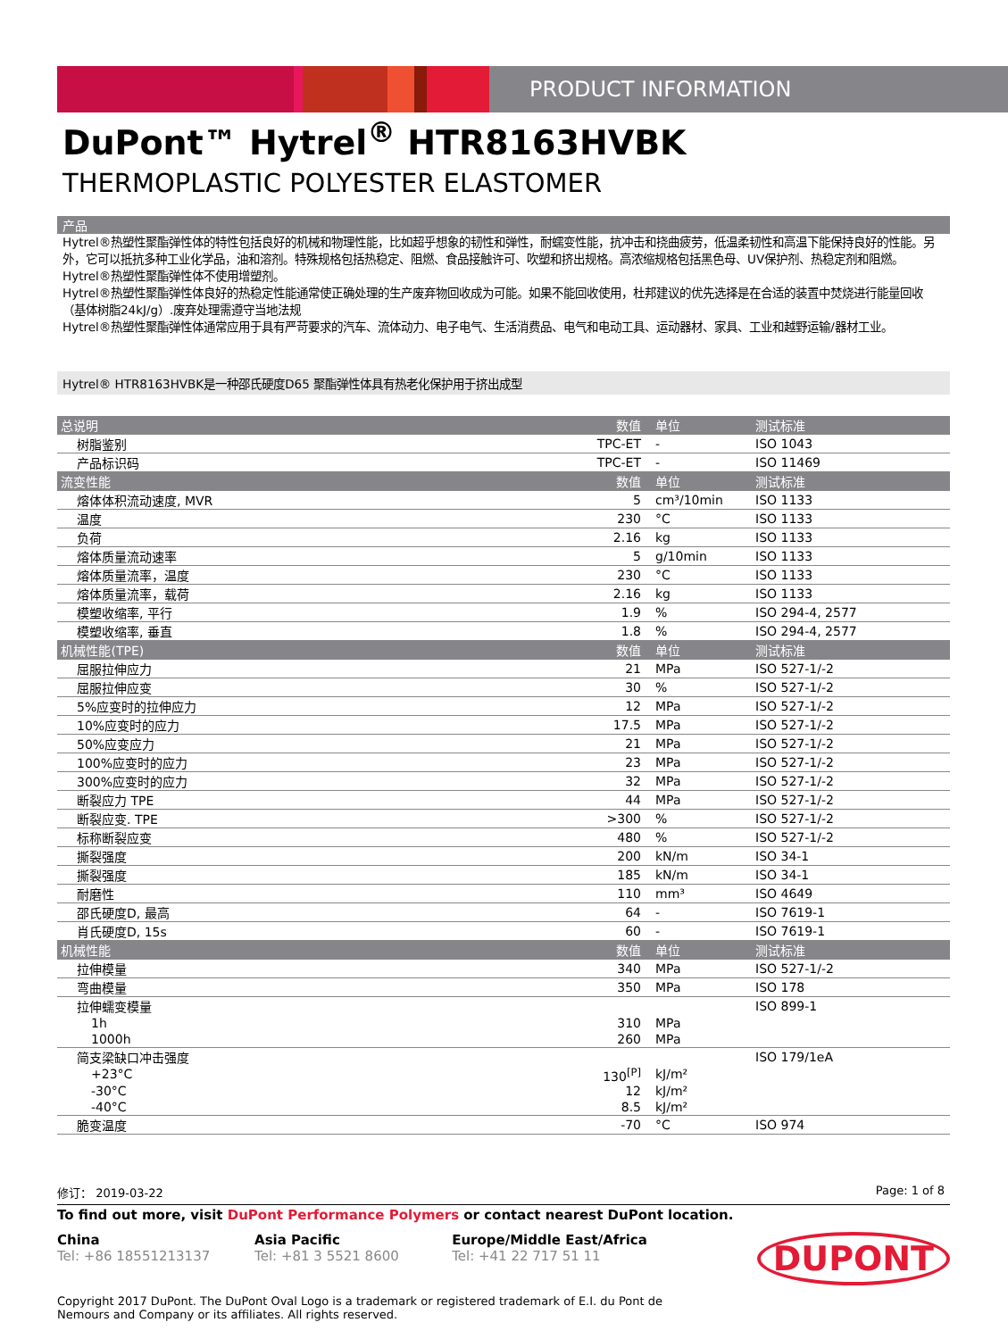PRODUCT INFORMATION
DuPont™ Hytrel<sup>®</sup> HTR8163HVBK
THERMOPLASTIC POLYESTER ELASTOMER
产品
Hytrel®热塑性聚酯弹性体的特性包括良好的机械和物理性能，比如超乎想象的韧性和弹性，耐蠕变性能，抗冲击和挠曲疲劳，低温柔韧性和高温下能保持良好的性能。另外，它可以抵抗多种工业化学品，油和溶剂。特殊规格包括热稳定、阻燃、食品接触许可、吹塑和挤出规格。高浓缩规格包括黑色母、UV保护剂、热稳定剂和阻燃。
Hytrel®热塑性聚酯弹性体不使用增塑剂。
Hytrel®热塑性聚酯弹性体良好的热稳定性能通常使正确处理的生产废弃物回收成为可能。如果不能回收使用，杜邦建议的优先选择是在合适的装置中焚烧进行能量回收（基体树脂24kJ/g）.废弃处理需遵守当地法规
Hytrel®热塑性聚酯弹性体通常应用于具有严苛要求的汽车、流体动力、电子电气、生活消费品、电气和电动工具、运动器材、家具、工业和越野运输/器材工业。
Hytrel® HTR8163HVBK是一种邵氏硬度D65 聚酯弹性体具有热老化保护用于挤出成型
| 总说明 | 数值 | 单位 | 测试标准 |
| --- | --- | --- | --- |
| 树脂鉴别 | TPC-ET | - | ISO 1043 |
| 产品标识码 | TPC-ET | - | ISO 11469 |
| 流变性能 | 数值 | 单位 | 测试标准 |
| 熔体体积流动速度, MVR | 5 | cm³/10min | ISO 1133 |
| 温度 | 230 | °C | ISO 1133 |
| 负荷 | 2.16 | kg | ISO 1133 |
| 熔体质量流动速率 | 5 | g/10min | ISO 1133 |
| 熔体质量流率，温度 | 230 | °C | ISO 1133 |
| 熔体质量流率，载荷 | 2.16 | kg | ISO 1133 |
| 模塑收缩率, 平行 | 1.9 | % | ISO 294-4, 2577 |
| 模塑收缩率, 垂直 | 1.8 | % | ISO 294-4, 2577 |
| 机械性能(TPE) | 数值 | 单位 | 测试标准 |
| 屈服拉伸应力 | 21 | MPa | ISO 527-1/-2 |
| 屈服拉伸应变 | 30 | % | ISO 527-1/-2 |
| 5%应变时的拉伸应力 | 12 | MPa | ISO 527-1/-2 |
| 10%应变时的应力 | 17.5 | MPa | ISO 527-1/-2 |
| 50%应变应力 | 21 | MPa | ISO 527-1/-2 |
| 100%应变时的应力 | 23 | MPa | ISO 527-1/-2 |
| 300%应变时的应力 | 32 | MPa | ISO 527-1/-2 |
| 断裂应力 TPE | 44 | MPa | ISO 527-1/-2 |
| 断裂应变. TPE | >300 | % | ISO 527-1/-2 |
| 标称断裂应变 | 480 | % | ISO 527-1/-2 |
| 撕裂强度 | 200 | kN/m | ISO 34-1 |
| 撕裂强度 | 185 | kN/m | ISO 34-1 |
| 耐磨性 | 110 | mm³ | ISO 4649 |
| 邵氏硬度D, 最高 | 64 | - | ISO 7619-1 |
| 肖氏硬度D, 15s | 60 | - | ISO 7619-1 |
| 机械性能 | 数值 | 单位 | 测试标准 |
| 拉伸模量 | 340 | MPa | ISO 527-1/-2 |
| 弯曲模量 | 350 | MPa | ISO 178 |
| 拉伸蠕变模量 | | | ISO 899-1 |
| 1h | 310 | MPa | |
| 1000h | 260 | MPa | |
| 简支梁缺口冲击强度 | | | ISO 179/1eA |
| +23°C | 130<sup>[P]</sup> | kJ/m² | |
| -30°C | 12 | kJ/m² | |
| -40°C | 8.5 | kJ/m² | |
| 脆变温度 | -70 | °C | ISO 974 |
修订： 2019-03-22 Page: 1 of 8
To find out more, visit DuPont Performance Polymers or contact nearest DuPont location.
China
Tel: +86 18551213137
Asia Pacific
Tel: +81 3 5521 8600
Europe/Middle East/Africa
Tel: +41 22 717 51 11
DUPONT
Copyright 2017 DuPont. The DuPont Oval Logo is a trademark or registered trademark of E.I. du Pont de Nemours and Company or its affiliates. All rights reserved.